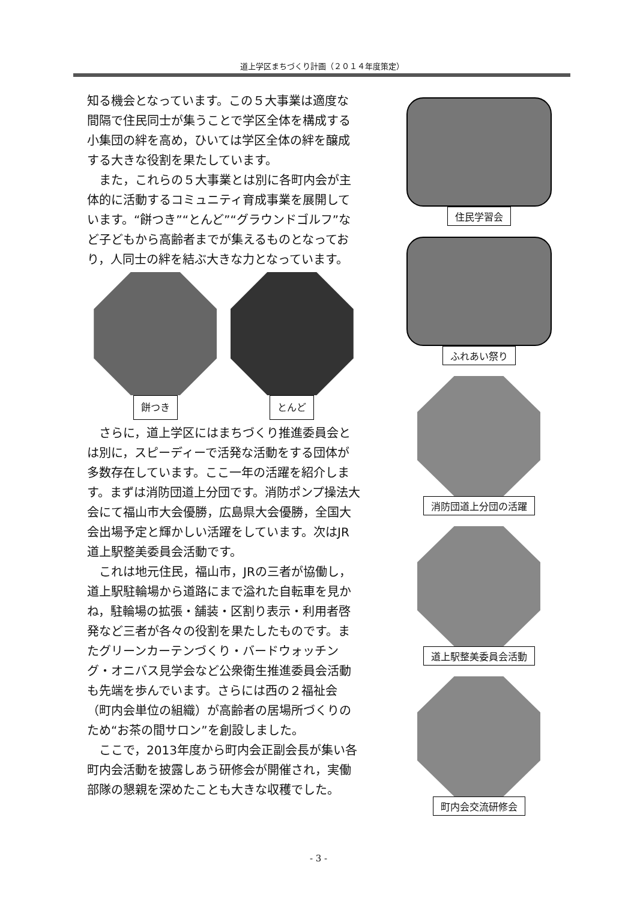道上学区まちづくり計画（２０１４年度策定）
知る機会となっています。この５大事業は適度な間隔で住民同士が集うことで学区全体を構成する小集団の絆を高め，ひいては学区全体の絆を醸成する大きな役割を果たしています。
　また，これらの５大事業とは別に各町内会が主体的に活動するコミュニティ育成事業を展開しています。“餅つき”“とんど”“グラウンドゴルフ”など子どもから高齢者までが集えるものとなっており，人同士の絆を結ぶ大きな力となっています。
餅つき とんど
　さらに，道上学区にはまちづくり推進委員会とは別に，スピーディーで活発な活動をする団体が多数存在しています。ここ一年の活躍を紹介します。まずは消防団道上分団です。消防ポンプ操法大会にて福山市大会優勝，広島県大会優勝，全国大会出場予定と輝かしい活躍をしています。次はJR道上駅整美委員会活動です。
　これは地元住民，福山市，JRの三者が協働し，道上駅駐輪場から道路にまで溢れた自転車を見かね，駐輪場の拡張・舗装・区割り表示・利用者啓発など三者が各々の役割を果たしたものです。またグリーンカーテンづくり・バードウォッチング・オニバス見学会など公衆衛生推進委員会活動も先端を歩んでいます。さらには西の２福祉会（町内会単位の組織）が高齢者の居場所づくりのため“お茶の間サロン”を創設しました。
　ここで，2013年度から町内会正副会長が集い各町内会活動を披露しあう研修会が開催され，実働部隊の懇親を深めたことも大きな収穫でした。
住民学習会
ふれあい祭り
消防団道上分団の活躍
道上駅整美委員会活動
町内会交流研修会
- 3 -